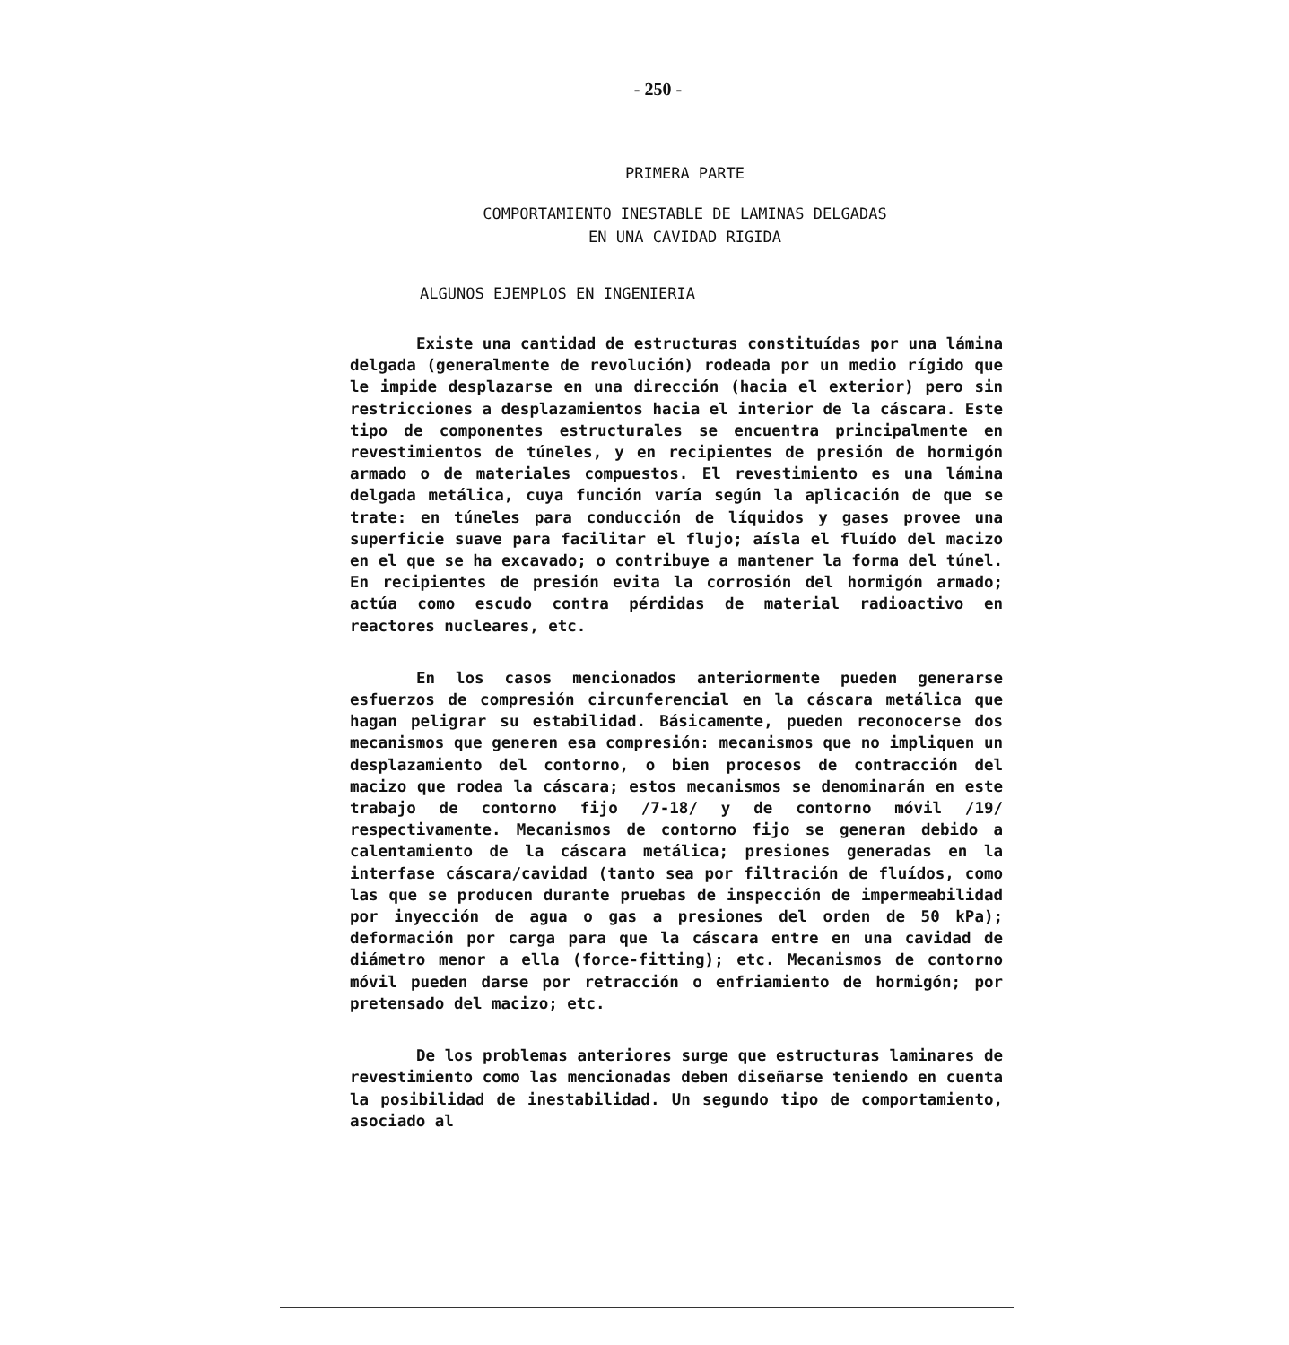- 250 -
PRIMERA PARTE
COMPORTAMIENTO INESTABLE DE LAMINAS DELGADAS
EN UNA CAVIDAD RIGIDA
ALGUNOS EJEMPLOS EN INGENIERIA
Existe una cantidad de estructuras constituídas por una lámina delgada (generalmente de revolución) rodeada por un medio rígido que le impide desplazarse en una dirección (hacia el exterior) pero sin restricciones a desplazamientos hacia el interior de la cáscara. Este tipo de componentes estructurales se encuentra principalmente en revestimientos de túneles, y en recipientes de presión de hormigón armado o de materiales compuestos. El revestimiento es una lámina delgada metálica, cuya función varía según la aplicación de que se trate: en túneles para conducción de líquidos y gases provee una superficie suave para facilitar el flujo; aísla el fluído del macizo en el que se ha excavado; o contribuye a mantener la forma del túnel. En recipientes de presión evita la corrosión del hormigón armado; actúa como escudo contra pérdidas de material radioactivo en reactores nucleares, etc.
En los casos mencionados anteriormente pueden generarse esfuerzos de compresión circunferencial en la cáscara metálica que hagan peligrar su estabilidad. Básicamente, pueden reconocerse dos mecanismos que generen esa compresión: mecanismos que no impliquen un desplazamiento del contorno, o bien procesos de contracción del macizo que rodea la cáscara; estos mecanismos se denominarán en este trabajo de contorno fijo /7-18/ y de contorno móvil /19/ respectivamente. Mecanismos de contorno fijo se generan debido a calentamiento de la cáscara metálica; presiones generadas en la interfase cáscara/cavidad (tanto sea por filtración de fluídos, como las que se producen durante pruebas de inspección de impermeabilidad por inyección de agua o gas a presiones del orden de 50 kPa); deformación por carga para que la cáscara entre en una cavidad de diámetro menor a ella (force-fitting); etc. Mecanismos de contorno móvil pueden darse por retracción o enfriamiento de hormigón; por pretensado del macizo; etc.
De los problemas anteriores surge que estructuras laminares de revestimiento como las mencionadas deben diseñarse teniendo en cuenta la posibilidad de inestabilidad. Un segundo tipo de comportamiento, asociado al